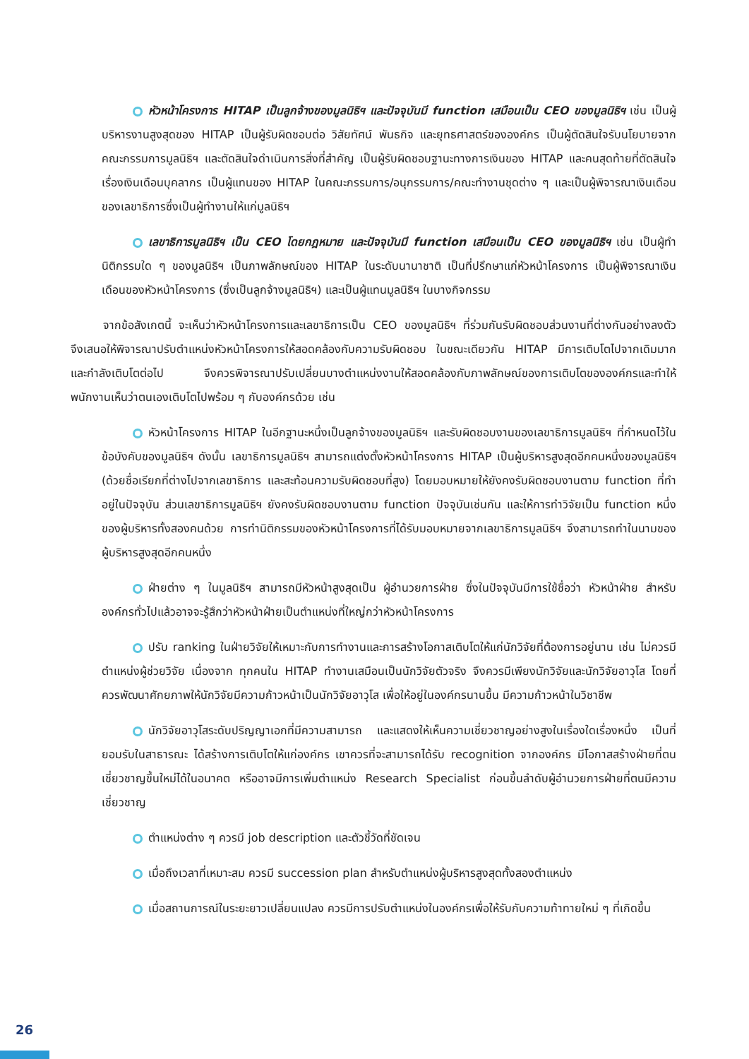หัวหน้าโครงการ HITAP เป็นลูกจ้างของมูลนิธิฯ และปัจจุบันมี function เสมือนเป็น CEO ของมูลนิธิฯ เช่น เป็นผู้บริหารงานสูงสุดของ HITAP เป็นผู้รับผิดชอบต่อ วิสัยทัศน์ พันธกิจ และยุทธศาสตร์ขององค์กร เป็นผู้ตัดสินใจรับนโยบายจากคณะกรรมการมูลนิธิฯ และตัดสินใจดำเนินการสิ่งที่สำคัญ เป็นผู้รับผิดชอบฐานะทางการเงินของ HITAP และคนสุดท้ายที่ตัดสินใจเรื่องเงินเดือนบุคลากร เป็นผู้แทนของ HITAP ในคณะกรรมการ/อนุกรรมการ/คณะทำงานชุดต่าง ๆ และเป็นผู้พิจารณาเงินเดือนของเลขาธิการซึ่งเป็นผู้ทำงานให้แก่มูลนิธิฯ
เลขาธิการมูลนิธิฯ เป็น CEO โดยกฎหมาย และปัจจุบันมี function เสมือนเป็น CEO ของมูลนิธิฯ เช่น เป็นผู้ทำนิติกรรมใด ๆ ของมูลนิธิฯ เป็นภาพลักษณ์ของ HITAP ในระดับนานาชาติ เป็นที่ปรึกษาแก่หัวหน้าโครงการ เป็นผู้พิจารณาเงินเดือนของหัวหน้าโครงการ (ซึ่งเป็นลูกจ้างมูลนิธิฯ) และเป็นผู้แทนมูลนิธิฯ ในบางกิจกรรม
จากข้อสังเกตนี้ จะเห็นว่าหัวหน้าโครงการและเลขาธิการเป็น CEO ของมูลนิธิฯ ที่ร่วมกันรับผิดชอบส่วนงานที่ต่างกันอย่างลงตัว จึงเสนอให้พิจารณาปรับตำแหน่งหัวหน้าโครงการให้สอดคล้องกับความรับผิดชอบ ในขณะเดียวกัน HITAP มีการเติบโตไปจากเดิมมาก และกำลังเติบโตต่อไป จึงควรพิจารณาปรับเปลี่ยนบางตำแหน่งงานให้สอดคล้องกับภาพลักษณ์ของการเติบโตขององค์กรและทำให้พนักงานเห็นว่าตนเองเติบโตไปพร้อม ๆ กับองค์กรด้วย เช่น
หัวหน้าโครงการ HITAP ในอีกฐานะหนึ่งเป็นลูกจ้างของมูลนิธิฯ และรับผิดชอบงานของเลขาธิการมูลนิธิฯ ที่กำหนดไว้ในข้อบังคับของมูลนิธิฯ ดังนั้น เลขาธิการมูลนิธิฯ สามารถแต่งตั้งหัวหน้าโครงการ HITAP เป็นผู้บริหารสูงสุดอีกคนหนึ่งของมูลนิธิฯ (ด้วยชื่อเรียกที่ต่างไปจากเลขาธิการ และสะท้อนความรับผิดชอบที่สูง) โดยมอบหมายให้ยังคงรับผิดชอบงานตาม function ที่ทำอยู่ในปัจจุบัน ส่วนเลขาธิการมูลนิธิฯ ยังคงรับผิดชอบงานตาม function ปัจจุบันเช่นกัน และให้การทำวิจัยเป็น function หนึ่งของผู้บริหารทั้งสองคนด้วย การทำนิติกรรมของหัวหน้าโครงการที่ได้รับมอบหมายจากเลขาธิการมูลนิธิฯ จึงสามารถทำในนามของผู้บริหารสูงสุดอีกคนหนึ่ง
ฝ่ายต่าง ๆ ในมูลนิธิฯ สามารถมีหัวหน้าสูงสุดเป็น ผู้อำนวยการฝ่าย ซึ่งในปัจจุบันมีการใช้ชื่อว่า หัวหน้าฝ่าย สำหรับองค์กรทั่วไปแล้วอาจจะรู้สึกว่าหัวหน้าฝ่ายเป็นตำแหน่งที่ใหญ่กว่าหัวหน้าโครงการ
ปรับ ranking ในฝ่ายวิจัยให้เหมาะกับการทำงานและการสร้างโอกาสเติบโตให้แก่นักวิจัยที่ต้องการอยู่นาน เช่น ไม่ควรมีตำแหน่งผู้ช่วยวิจัย เนื่องจาก ทุกคนใน HITAP ทำงานเสมือนเป็นนักวิจัยตัวจริง จึงควรมีเพียงนักวิจัยและนักวิจัยอาวุโส โดยที่ควรพัฒนาศักยภาพให้นักวิจัยมีความก้าวหน้าเป็นนักวิจัยอาวุโส เพื่อให้อยู่ในองค์กรนานขึ้น มีความก้าวหน้าในวิชาชีพ
นักวิจัยอาวุโสระดับปริญญาเอกที่มีความสามารถ และแสดงให้เห็นความเชี่ยวชาญอย่างสูงในเรื่องใดเรื่องหนึ่ง เป็นที่ยอมรับในสาธารณะ ได้สร้างการเติบโตให้แก่องค์กร เขาควรที่จะสามารถได้รับ recognition จากองค์กร มีโอกาสสร้างฝ่ายที่ตนเชี่ยวชาญขึ้นใหม่ได้ในอนาคต หรืออาจมีการเพิ่มตำแหน่ง Research Specialist ก่อนขึ้นลำดับผู้อำนวยการฝ่ายที่ตนมีความเชี่ยวชาญ
ตำแหน่งต่าง ๆ ควรมี job description และตัวชี้วัดที่ชัดเจน
เมื่อถึงเวลาที่เหมาะสม ควรมี succession plan สำหรับตำแหน่งผู้บริหารสูงสุดทั้งสองตำแหน่ง
เมื่อสถานการณ์ในระยะยาวเปลี่ยนแปลง ควรมีการปรับตำแหน่งในองค์กรเพื่อให้รับกับความท้าทายใหม่ ๆ ที่เกิดขึ้น
26